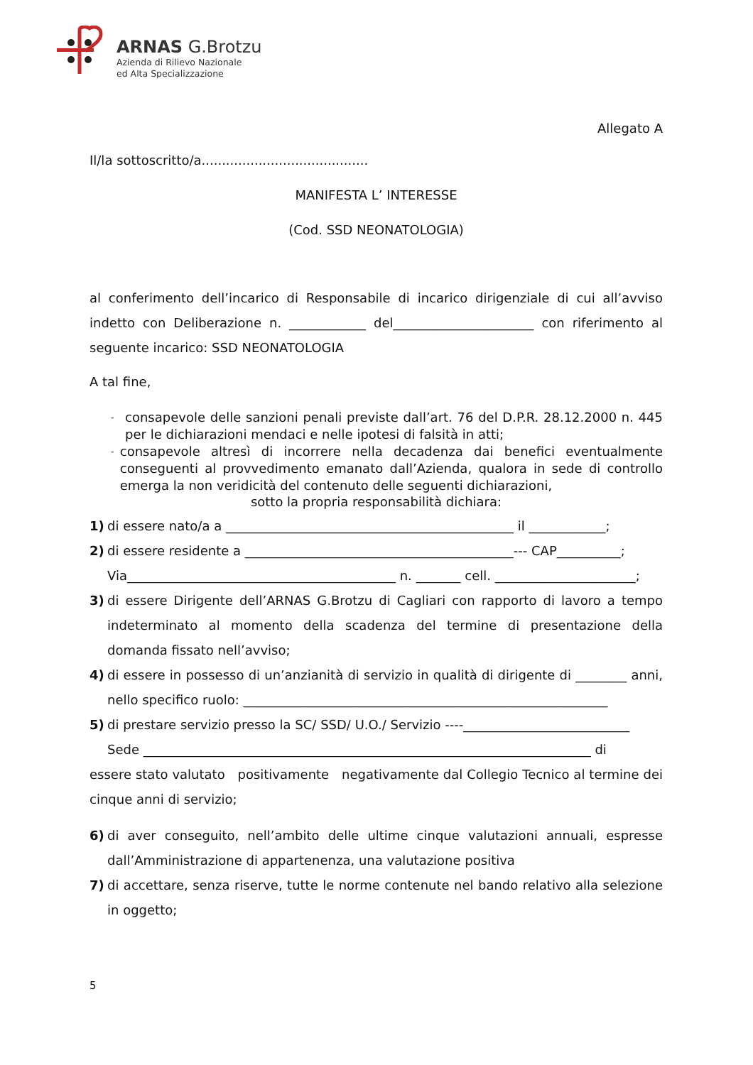ARNAS G.Brotzu
Azienda di Rilievo Nazionale
ed Alta Specializzazione
Allegato A
Il/la sottoscritto/a.........................................
MANIFESTA L’ INTERESSE
(Cod. SSD NEONATOLOGIA)
al conferimento dell’incarico di Responsabile di incarico dirigenziale di cui all’avviso indetto con Deliberazione n. ____________ del______________________ con riferimento al seguente incarico: SSD NEONATOLOGIA
A tal fine,
- consapevole delle sanzioni penali previste dall’art. 76 del D.P.R. 28.12.2000 n. 445 per le dichiarazioni mendaci e nelle ipotesi di falsità in atti;
- consapevole altresì di incorrere nella decadenza dai benefici eventualmente conseguenti al provvedimento emanato dall’Azienda, qualora in sede di controllo emerga la non veridicità del contenuto delle seguenti dichiarazioni,
sotto la propria responsabilità dichiara:
1) di essere nato/a a _____________________________________________ il ____________;
2) di essere residente a __________________________________________--- CAP__________;
Via__________________________________________ n. _______ cell. ______________________;
3) di essere Dirigente dell’ARNAS G.Brotzu di Cagliari con rapporto di lavoro a tempo indeterminato al momento della scadenza del termine di presentazione della domanda fissato nell’avviso;
4) di essere in possesso di un’anzianità di servizio in qualità di dirigente di ________ anni, nello specifico ruolo: _________________________________________________________
5) di prestare servizio presso la SC/ SSD/ U.O./ Servizio ----__________________________
Sede ______________________________________________________________________ di
essere stato valutato positivamente negativamente dal Collegio Tecnico al termine dei cinque anni di servizio;
6) di aver conseguito, nell’ambito delle ultime cinque valutazioni annuali, espresse dall’Amministrazione di appartenenza, una valutazione positiva
7) di accettare, senza riserve, tutte le norme contenute nel bando relativo alla selezione in oggetto;
5